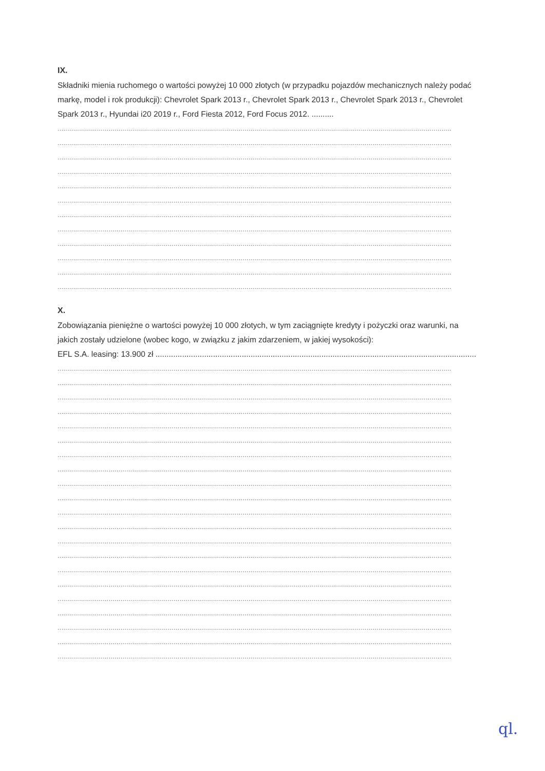IX.
Składniki mienia ruchomego o wartości powyżej 10 000 złotych (w przypadku pojazdów mechanicznych należy podać markę, model i rok produkcji): Chevrolet Spark 2013 r., Chevrolet Spark 2013 r., Chevrolet Spark 2013 r., Chevrolet Spark 2013 r., Hyundai i20 2019 r., Ford Fiesta 2012, Ford Focus 2012. ..........
........................................................................................................................................................................................................
........................................................................................................................................................................................................
........................................................................................................................................................................................................
........................................................................................................................................................................................................
........................................................................................................................................................................................................
........................................................................................................................................................................................................
........................................................................................................................................................................................................
........................................................................................................................................................................................................
........................................................................................................................................................................................................
........................................................................................................................................................................................................
........................................................................................................................................................................................................
........................................................................................................................................................................................................
X.
Zobowiązania pieniężne o wartości powyżej 10 000 złotych, w tym zaciągnięte kredyty i pożyczki oraz warunki, na jakich zostały udzielone (wobec kogo, w związku z jakim zdarzeniem, w jakiej wysokości):
EFL S.A. leasing: 13.900 zł ..................................................................................................................................................
........................................................................................................................................................................................................
........................................................................................................................................................................................................
........................................................................................................................................................................................................
........................................................................................................................................................................................................
........................................................................................................................................................................................................
........................................................................................................................................................................................................
........................................................................................................................................................................................................
........................................................................................................................................................................................................
........................................................................................................................................................................................................
........................................................................................................................................................................................................
........................................................................................................................................................................................................
........................................................................................................................................................................................................
........................................................................................................................................................................................................
........................................................................................................................................................................................................
........................................................................................................................................................................................................
........................................................................................................................................................................................................
........................................................................................................................................................................................................
........................................................................................................................................................................................................
........................................................................................................................................................................................................
........................................................................................................................................................................................................
........................................................................................................................................................................................................
ql.